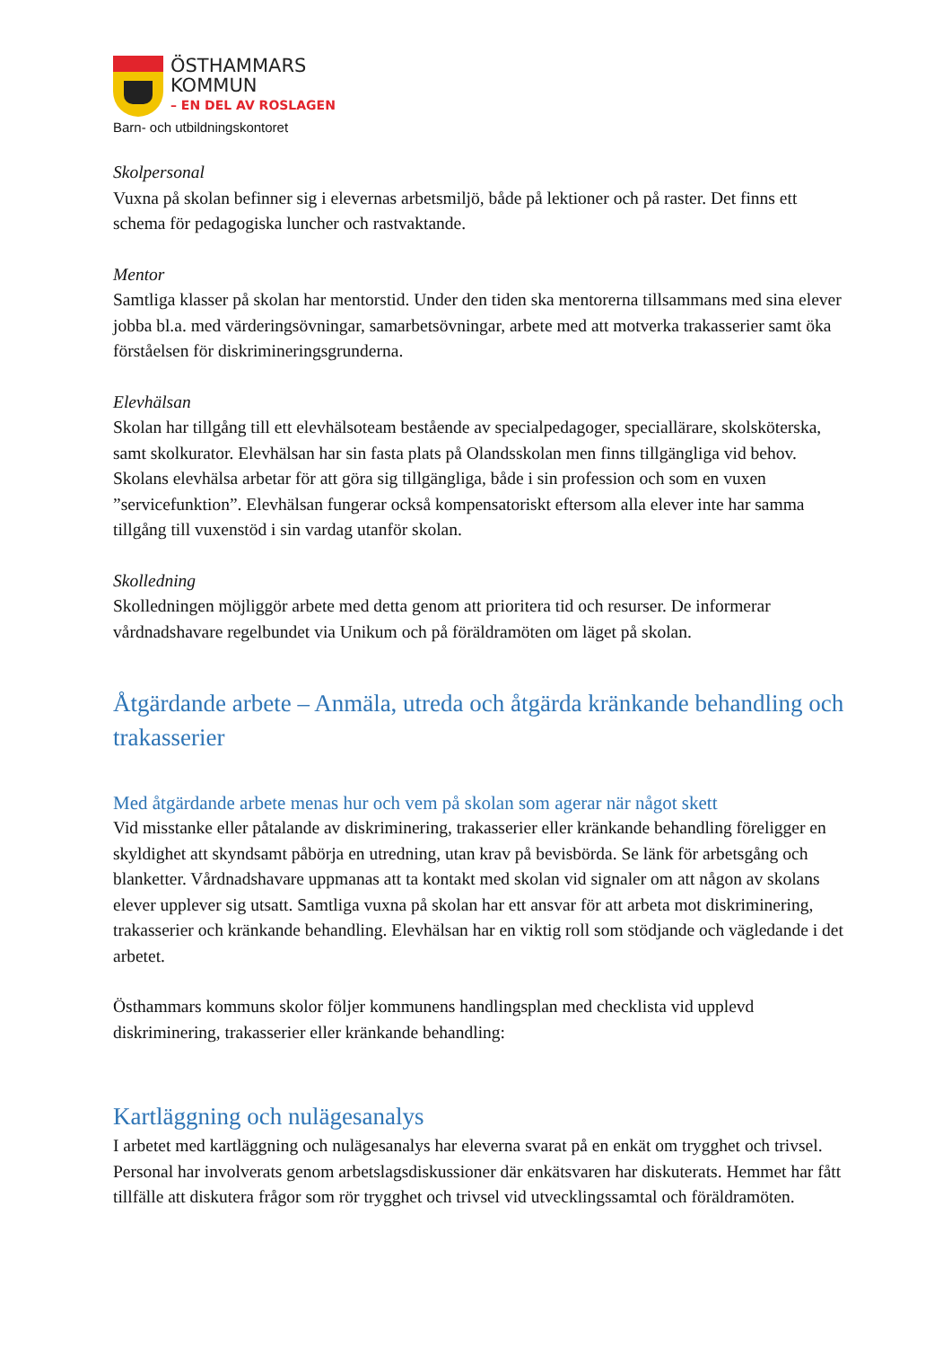ÖSTHAMMARS
KOMMUN
– EN DEL AV ROSLAGEN
Barn- och utbildningskontoret
Skolpersonal
Vuxna på skolan befinner sig i elevernas arbetsmiljö, både på lektioner och på raster. Det finns ett schema för pedagogiska luncher och rastvaktande.
Mentor
Samtliga klasser på skolan har mentorstid. Under den tiden ska mentorerna tillsammans med sina elever jobba bl.a. med värderingsövningar, samarbetsövningar, arbete med att motverka trakasserier samt öka förståelsen för diskrimineringsgrunderna.
Elevhälsan
Skolan har tillgång till ett elevhälsoteam bestående av specialpedagoger, speciallärare, skolsköterska, samt skolkurator. Elevhälsan har sin fasta plats på Olandsskolan men finns tillgängliga vid behov. Skolans elevhälsa arbetar för att göra sig tillgängliga, både i sin profession och som en vuxen ”servicefunktion”. Elevhälsan fungerar också kompensatoriskt eftersom alla elever inte har samma tillgång till vuxenstöd i sin vardag utanför skolan.
Skolledning
Skolledningen möjliggör arbete med detta genom att prioritera tid och resurser. De informerar vårdnadshavare regelbundet via Unikum och på föräldramöten om läget på skolan.
Åtgärdande arbete – Anmäla, utreda och åtgärda kränkande behandling och trakasserier
Med åtgärdande arbete menas hur och vem på skolan som agerar när något skett
Vid misstanke eller påtalande av diskriminering, trakasserier eller kränkande behandling föreligger en skyldighet att skyndsamt påbörja en utredning, utan krav på bevisbörda. Se länk för arbetsgång och blanketter. Vårdnadshavare uppmanas att ta kontakt med skolan vid signaler om att någon av skolans elever upplever sig utsatt. Samtliga vuxna på skolan har ett ansvar för att arbeta mot diskriminering, trakasserier och kränkande behandling. Elevhälsan har en viktig roll som stödjande och vägledande i det arbetet.
Östhammars kommuns skolor följer kommunens handlingsplan med checklista vid upplevd diskriminering, trakasserier eller kränkande behandling:
Kartläggning och nulägesanalys
I arbetet med kartläggning och nulägesanalys har eleverna svarat på en enkät om trygghet och trivsel. Personal har involverats genom arbetslagsdiskussioner där enkätsvaren har diskuterats. Hemmet har fått tillfälle att diskutera frågor som rör trygghet och trivsel vid utvecklingssamtal och föräldramöten.